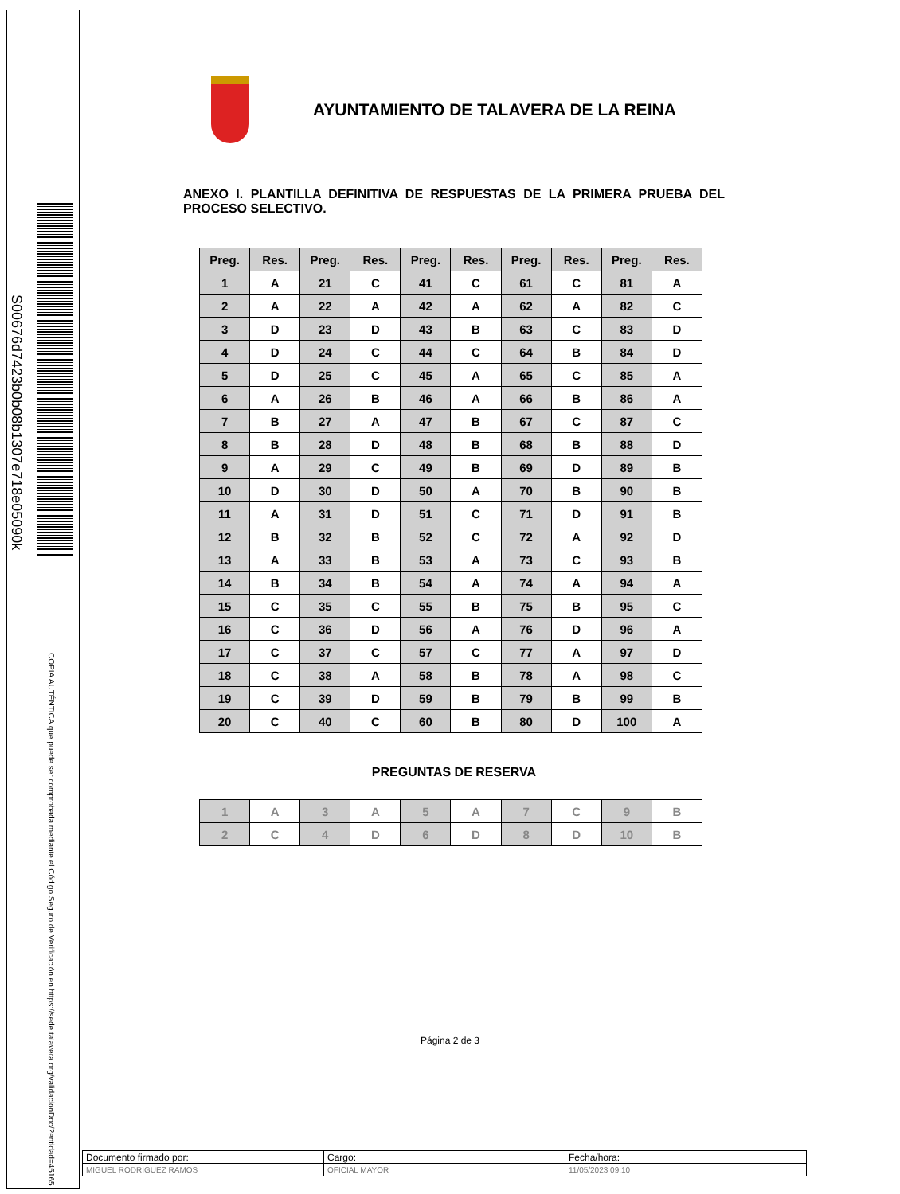S00676d7423b0b08b1307e718e05090k
COPIA AUTÉNTICA que puede ser comprobada mediante el Código Seguro de Verificación en https://sede.talavera.org/validacionDoc/?entidad=45165
AYUNTAMIENTO DE TALAVERA DE LA REINA
ANEXO I. PLANTILLA DEFINITIVA DE RESPUESTAS DE LA PRIMERA PRUEBA DEL PROCESO SELECTIVO.
| Preg. | Res. | Preg. | Res. | Preg. | Res. | Preg. | Res. | Preg. | Res. |
| --- | --- | --- | --- | --- | --- | --- | --- | --- | --- |
| 1 | A | 21 | C | 41 | C | 61 | C | 81 | A |
| 2 | A | 22 | A | 42 | A | 62 | A | 82 | C |
| 3 | D | 23 | D | 43 | B | 63 | C | 83 | D |
| 4 | D | 24 | C | 44 | C | 64 | B | 84 | D |
| 5 | D | 25 | C | 45 | A | 65 | C | 85 | A |
| 6 | A | 26 | B | 46 | A | 66 | B | 86 | A |
| 7 | B | 27 | A | 47 | B | 67 | C | 87 | C |
| 8 | B | 28 | D | 48 | B | 68 | B | 88 | D |
| 9 | A | 29 | C | 49 | B | 69 | D | 89 | B |
| 10 | D | 30 | D | 50 | A | 70 | B | 90 | B |
| 11 | A | 31 | D | 51 | C | 71 | D | 91 | B |
| 12 | B | 32 | B | 52 | C | 72 | A | 92 | D |
| 13 | A | 33 | B | 53 | A | 73 | C | 93 | B |
| 14 | B | 34 | B | 54 | A | 74 | A | 94 | A |
| 15 | C | 35 | C | 55 | B | 75 | B | 95 | C |
| 16 | C | 36 | D | 56 | A | 76 | D | 96 | A |
| 17 | C | 37 | C | 57 | C | 77 | A | 97 | D |
| 18 | C | 38 | A | 58 | B | 78 | A | 98 | C |
| 19 | C | 39 | D | 59 | B | 79 | B | 99 | B |
| 20 | C | 40 | C | 60 | B | 80 | D | 100 | A |
PREGUNTAS DE RESERVA
| 1 | A | 3 | A | 5 | A | 7 | C | 9 | B |
| 2 | C | 4 | D | 6 | D | 8 | D | 10 | B |
Página 2 de 3
| Documento firmado por: | Cargo: | Fecha/hora: |
| MIGUEL RODRIGUEZ RAMOS | OFICIAL MAYOR | 11/05/2023 09:10 |